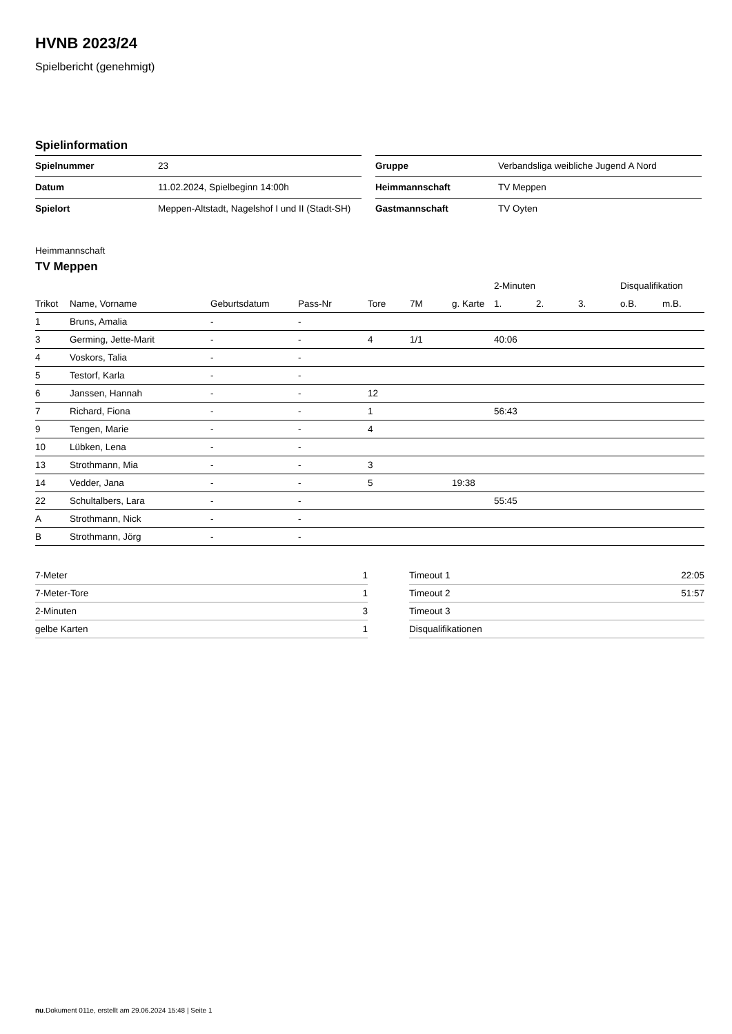HVNB 2023/24
Spielbericht (genehmigt)
Spielinformation
| Spielnummer | 23 |
| Datum | 11.02.2024, Spielbeginn 14:00h |
| Spielort | Meppen-Altstadt, Nagelshof I und II (Stadt-SH) |
| Gruppe | Verbandsliga weibliche Jugend A Nord |
| Heimmannschaft | TV Meppen |
| Gastmannschaft | TV Oyten |
Heimmannschaft
TV Meppen
| | | | | | | | 2-Minuten | | | Disqualifikation | |
| --- | --- | --- | --- | --- | --- | --- | --- | --- | --- | --- | --- |
| Trikot | Name, Vorname | Geburtsdatum | Pass-Nr | Tore | 7M | g. Karte | 1. | 2. | 3. | o.B. | m.B. |
| 1 | Bruns, Amalia | - | - | | | | | | | | |
| 3 | Germing, Jette-Marit | - | - | 4 | 1/1 | | 40:06 | | | | |
| 4 | Voskors, Talia | - | - | | | | | | | | |
| 5 | Testorf, Karla | - | - | | | | | | | | |
| 6 | Janssen, Hannah | - | - | 12 | | | | | | | |
| 7 | Richard, Fiona | - | - | 1 | | | 56:43 | | | | |
| 9 | Tengen, Marie | - | - | 4 | | | | | | | |
| 10 | Lübken, Lena | - | - | | | | | | | | |
| 13 | Strothmann, Mia | - | - | 3 | | | | | | | |
| 14 | Vedder, Jana | - | - | 5 | | 19:38 | | | | | |
| 22 | Schultalbers, Lara | - | - | | | | 55:45 | | | | |
| A | Strothmann, Nick | - | - | | | | | | | | |
| B | Strothmann, Jörg | - | - | | | | | | | | |
| 7-Meter | 1 |
| 7-Meter-Tore | 1 |
| 2-Minuten | 3 |
| gelbe Karten | 1 |
| Timeout 1 | 22:05 |
| Timeout 2 | 51:57 |
| Timeout 3 | |
| Disqualifikationen | |
nu.Dokument 011e, erstellt am 29.06.2024 15:48 | Seite 1